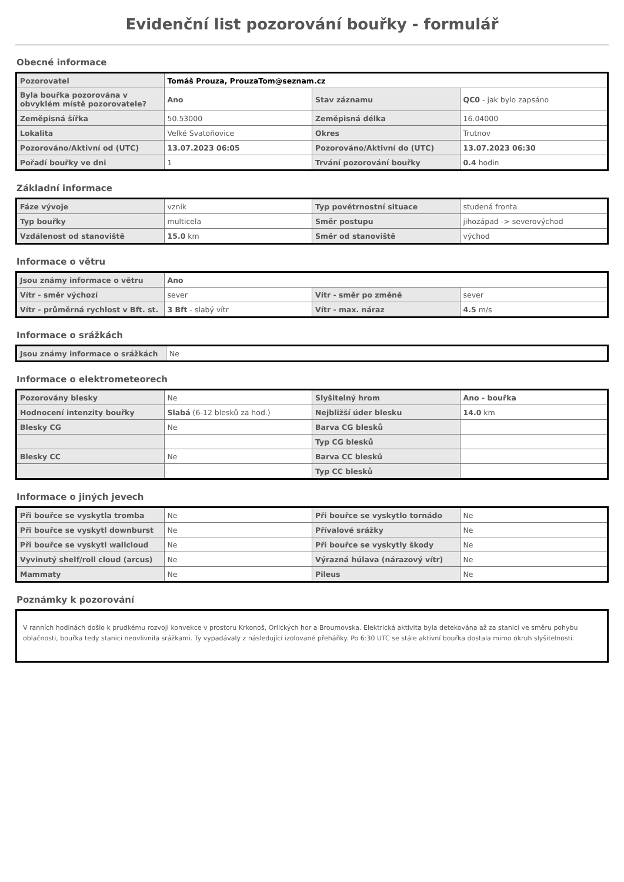Evidenční list pozorování bouřky - formulář
Obecné informace
| Pozorovatel | Tomáš Prouza, ProuzaTom@seznam.cz | | |
| Byla bouřka pozorována v obvyklém místě pozorovatele? | Ano | Stav záznamu | QC0 - jak bylo zapsáno |
| Zeměpisná šířka | 50.53000 | Zeměpisná délka | 16.04000 |
| Lokalita | Velké Svatoňovice | Okres | Trutnov |
| Pozorováno/Aktivní od (UTC) | 13.07.2023 06:05 | Pozorováno/Aktivní do (UTC) | 13.07.2023 06:30 |
| Pořadí bouřky ve dni | 1 | Trvání pozorování bouřky | 0.4 hodin |
Základní informace
| Fáze vývoje | vznik | Typ povětrnostní situace | studená fronta |
| Typ bouřky | multicela | Směr postupu | jihozápad -> severovýchod |
| Vzdálenost od stanoviště | 15.0 km | Směr od stanoviště | východ |
Informace o větru
| Jsou známy informace o větru | Ano | | |
| Vítr - směr výchozí | sever | Vítr - směr po změně | sever |
| Vítr - průměrná rychlost v Bft. st. | 3 Bft - slabý vítr | Vítr - max. náraz | 4.5 m/s |
Informace o srážkách
| Jsou známy informace o srážkách | Ne |
Informace o elektrometeorech
| Pozorovány blesky | Ne | Slyšitelný hrom | Ano - bouřka |
| Hodnocení intenzity bouřky | Slabá (6-12 blesků za hod.) | Nejbližší úder blesku | 14.0 km |
| Blesky CG | Ne | Barva CG blesků | |
| | | Typ CG blesků | |
| Blesky CC | Ne | Barva CC blesků | |
| | | Typ CC blesků | |
Informace o jiných jevech
| Při bouřce se vyskytla tromba | Ne | Při bouřce se vyskytlo tornádo | Ne |
| Při bouřce se vyskytl downburst | Ne | Přívalové srážky | Ne |
| Při bouřce se vyskytl wallcloud | Ne | Při bouřce se vyskytly škody | Ne |
| Vyvinutý shelf/roll cloud (arcus) | Ne | Výrazná húlava (nárazový vítr) | Ne |
| Mammaty | Ne | Pileus | Ne |
Poznámky k pozorování
V ranních hodinách došlo k prudkému rozvoji konvekce v prostoru Krkonoš, Orlických hor a Broumovska. Elektrická aktivita byla detekována až za stanicí ve směru pohybu oblačnosti, bouřka tedy stanici neovlivnila srážkami. Ty vypadávaly z následující izolované přeháňky. Po 6:30 UTC se stále aktivní bouřka dostala mimo okruh slyšitelnosti.